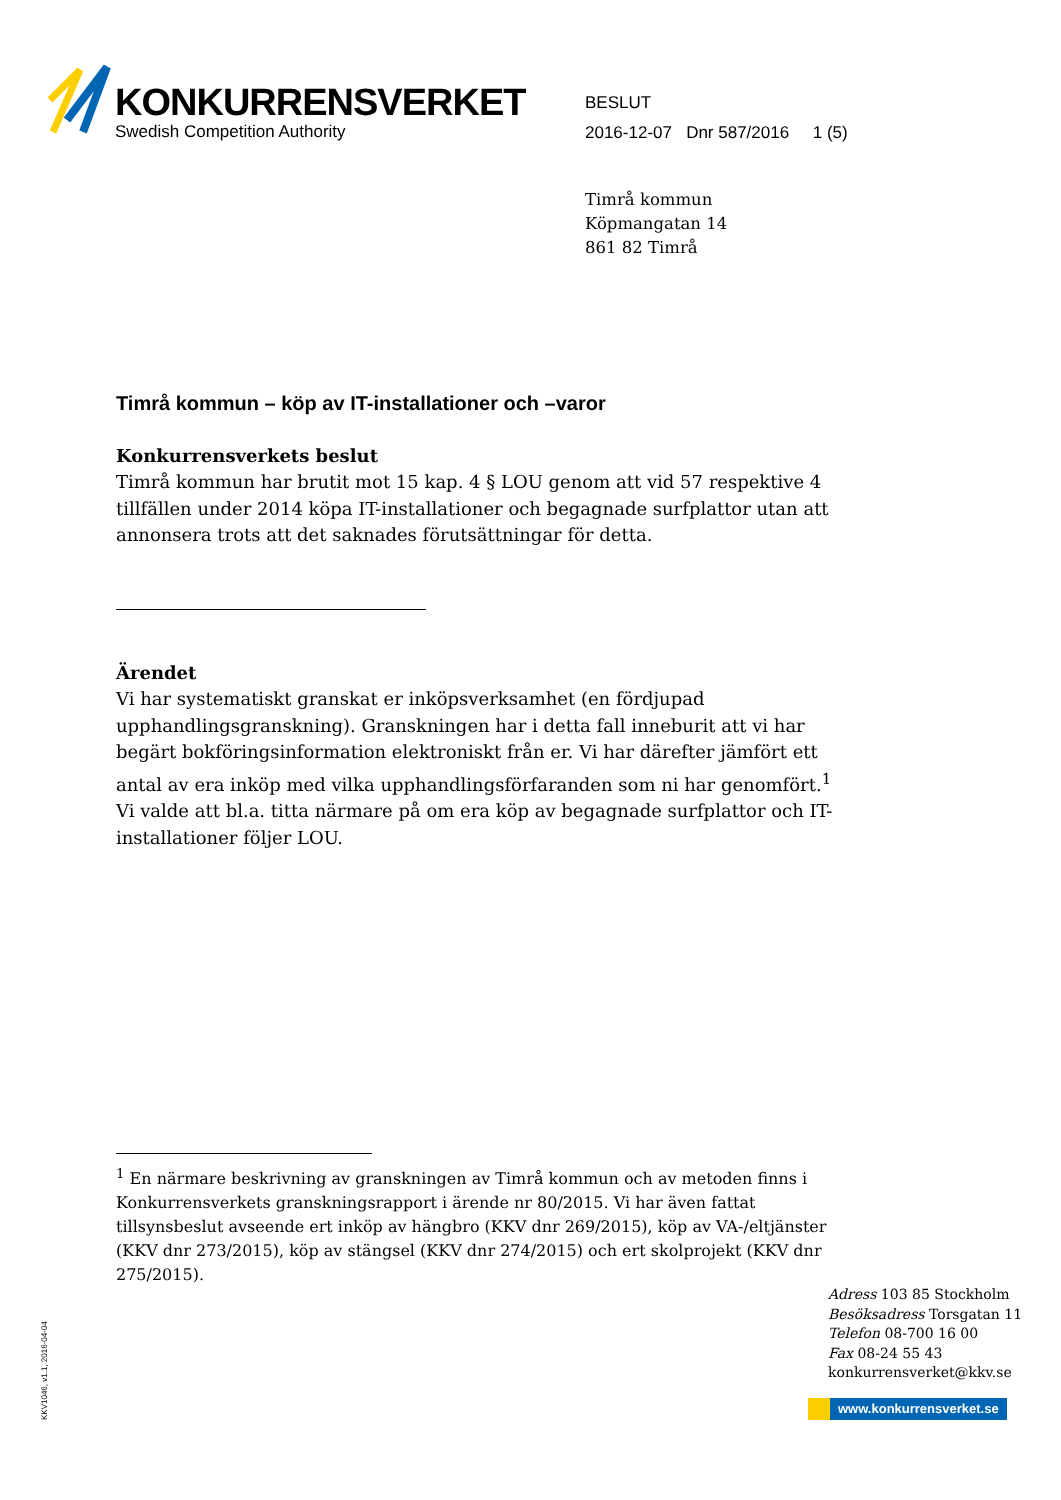KONKURRENSVERKET
Swedish Competition Authority
BESLUT
2016-12-07 Dnr 587/2016 1 (5)
Timrå kommun
Köpmangatan 14
861 82 Timrå
Timrå kommun – köp av IT-installationer och –varor
Konkurrensverkets beslut
Timrå kommun har brutit mot 15 kap. 4 § LOU genom att vid 57 respektive 4 tillfällen under 2014 köpa IT-installationer och begagnade surfplattor utan att annonsera trots att det saknades förutsättningar för detta.
Ärendet
Vi har systematiskt granskat er inköpsverksamhet (en fördjupad upphandlingsgranskning). Granskningen har i detta fall inneburit att vi har begärt bokföringsinformation elektroniskt från er. Vi har därefter jämfört ett antal av era inköp med vilka upphandlingsförfaranden som ni har genomfört.<sup>1</sup> Vi valde att bl.a. titta närmare på om era köp av begagnade surfplattor och IT-installationer följer LOU.
<sup>1</sup> En närmare beskrivning av granskningen av Timrå kommun och av metoden finns i Konkurrensverkets granskningsrapport i ärende nr 80/2015. Vi har även fattat tillsynsbeslut avseende ert inköp av hängbro (KKV dnr 269/2015), köp av VA-/eltjänster (KKV dnr 273/2015), köp av stängsel (KKV dnr 274/2015) och ert skolprojekt (KKV dnr 275/2015).
Adress 103 85 Stockholm
Besöksadress Torsgatan 11
Telefon 08-700 16 00
Fax 08-24 55 43
konkurrensverket@kkv.se
www.konkurrensverket.se
KKV1046, v1.1, 2016-04-04